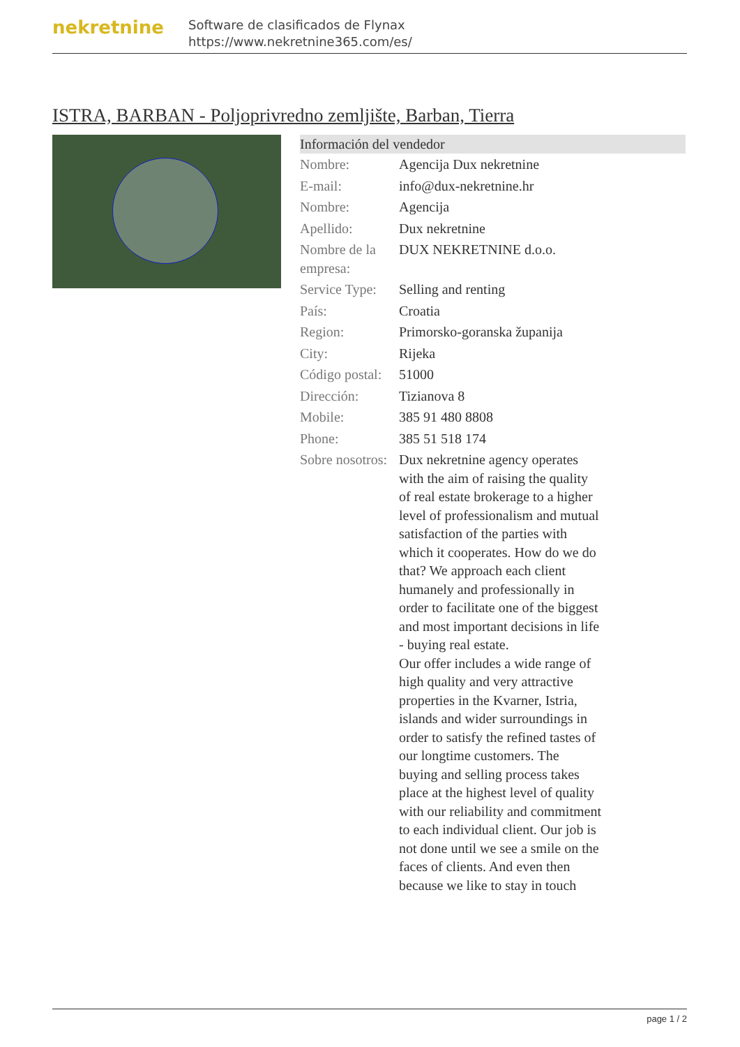nekretnine
Software de clasificados de Flynax
https://www.nekretnine365.com/es/
ISTRA, BARBAN - Poljoprivredno zemljište, Barban, Tierra
| Información del vendedor | | |
| --- | --- | --- |
| Nombre: | Agencija Dux nekretnine | |
| E-mail: | info@dux-nekretnine.hr | |
| Nombre: | Agencija | |
| Apellido: | Dux nekretnine | |
| Nombre de la empresa: | DUX NEKRETNINE d.o.o. | |
| Service Type: | Selling and renting | |
| País: | Croatia | |
| Region: | Primorsko-goranska županija | |
| City: | Rijeka | |
| Código postal: | 51000 | |
| Dirección: | Tizianova 8 | |
| Mobile: | 385 91 480 8808 | |
| Phone: | 385 51 518 174 | |
| Sobre nosotros: | Dux nekretnine agency operates with the aim of raising the quality of real estate brokerage to a higher level of professionalism and mutual satisfaction of the parties with which it cooperates. How do we do that? We approach each client humanely and professionally in order to facilitate one of the biggest and most important decisions in life - buying real estate. Our offer includes a wide range of high quality and very attractive properties in the Kvarner, Istria, islands and wider surroundings in order to satisfy the refined tastes of our longtime customers. The buying and selling process takes place at the highest level of quality with our reliability and commitment to each individual client. Our job is not done until we see a smile on the faces of clients. And even then because we like to stay in touch | |
page 1 / 2